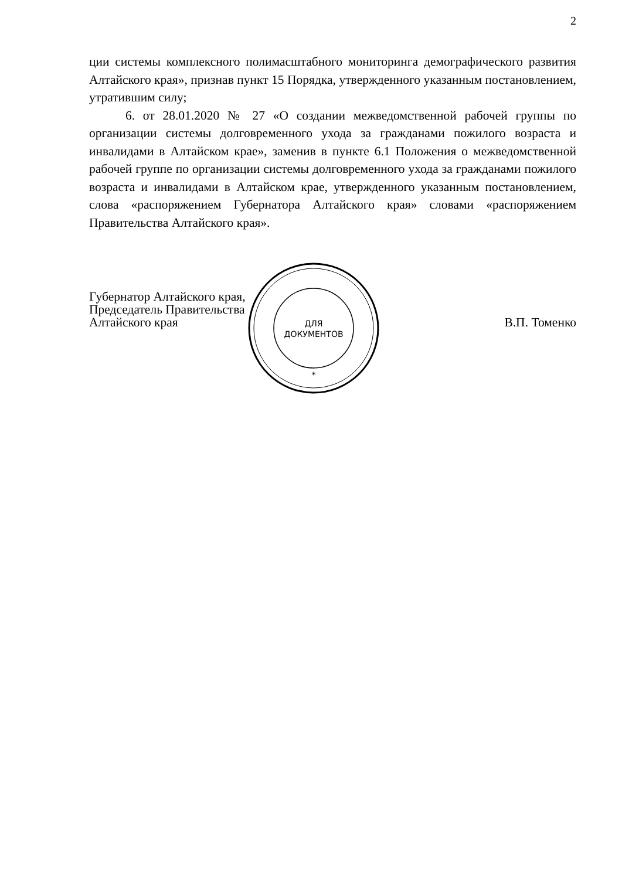2
ции системы комплексного полимасштабного мониторинга демографического развития Алтайского края», признав пункт 15 Порядка, утвержденного указанным постановлением, утратившим силу;
6. от 28.01.2020 № 27 «О создании межведомственной рабочей группы по организации системы долговременного ухода за гражданами пожилого возраста и инвалидами в Алтайском крае», заменив в пункте 6.1 Положения о межведомственной рабочей группе по организации системы долговременного ухода за гражданами пожилого возраста и инвалидами в Алтайском крае, утвержденного указанным постановлением, слова «распоряжением Губернатора Алтайского края» словами «распоряжением Правительства Алтайского края».
Губернатор Алтайского края,
Председатель Правительства
Алтайского края
В.П. Томенко
ДЛЯ
ДОКУМЕНТОВ
*